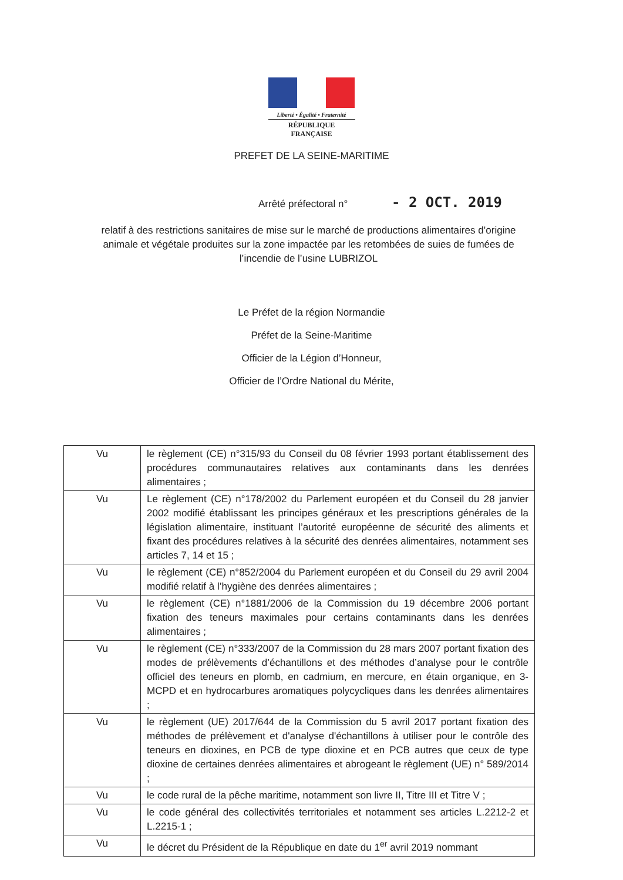Liberté • Égalité • Fraternité
RÉPUBLIQUE FRANÇAISE
PREFET DE LA SEINE-MARITIME
Arrêté préfectoral n° - 2 OCT. 2019
relatif à des restrictions sanitaires de mise sur le marché de productions alimentaires d’origine animale et végétale produites sur la zone impactée par les retombées de suies de fumées de l’incendie de l’usine LUBRIZOL
Le Préfet de la région Normandie
Préfet de la Seine-Maritime
Officier de la Légion d’Honneur,
Officier de l’Ordre National du Mérite,
| Vu | le règlement (CE) n°315/93 du Conseil du 08 février 1993 portant établissement des procédures communautaires relatives aux contaminants dans les denrées alimentaires ; |
| Vu | Le règlement (CE) n°178/2002 du Parlement européen et du Conseil du 28 janvier 2002 modifié établissant les principes généraux et les prescriptions générales de la législation alimentaire, instituant l’autorité européenne de sécurité des aliments et fixant des procédures relatives à la sécurité des denrées alimentaires, notamment ses articles 7, 14 et 15 ; |
| Vu | le règlement (CE) n°852/2004 du Parlement européen et du Conseil du 29 avril 2004 modifié relatif à l’hygiène des denrées alimentaires ; |
| Vu | le règlement (CE) n°1881/2006 de la Commission du 19 décembre 2006 portant fixation des teneurs maximales pour certains contaminants dans les denrées alimentaires ; |
| Vu | le règlement (CE) n°333/2007 de la Commission du 28 mars 2007 portant fixation des modes de prélèvements d’échantillons et des méthodes d’analyse pour le contrôle officiel des teneurs en plomb, en cadmium, en mercure, en étain organique, en 3-MCPD et en hydrocarbures aromatiques polycycliques dans les denrées alimentaires ; |
| Vu | le règlement (UE) 2017/644 de la Commission du 5 avril 2017 portant fixation des méthodes de prélèvement et d'analyse d'échantillons à utiliser pour le contrôle des teneurs en dioxines, en PCB de type dioxine et en PCB autres que ceux de type dioxine de certaines denrées alimentaires et abrogeant le règlement (UE) n° 589/2014 ; |
| Vu | le code rural de la pêche maritime, notamment son livre II, Titre III et Titre V ; |
| Vu | le code général des collectivités territoriales et notamment ses articles L.2212-2 et L.2215-1 ; |
| Vu | le décret du Président de la République en date du 1<sup>er</sup> avril 2019 nommant |